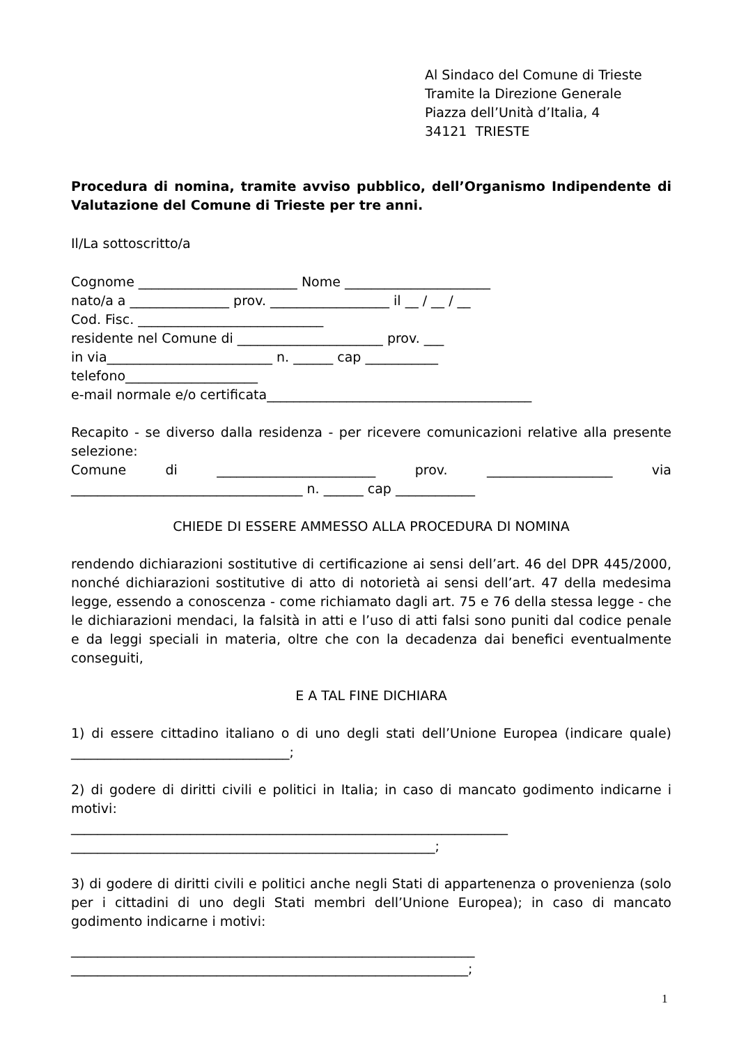Al Sindaco del Comune di Trieste
Tramite la Direzione Generale
Piazza dell’Unità d’Italia, 4
34121 TRIESTE
Procedura di nomina, tramite avviso pubblico, dell’Organismo Indipendente di Valutazione del Comune di Trieste per tre anni.
Il/La sottoscritto/a
Cognome ________________________ Nome ______________________
nato/a a _______________ prov. __________________ il __ / __ / __
Cod. Fisc. ____________________________
residente nel Comune di ______________________ prov. ___
in via_________________________ n. ______ cap ___________
telefono____________________
e-mail normale e/o certificata________________________________________
Recapito - se diverso dalla residenza - per ricevere comunicazioni relative alla presente selezione:
Comune di ________________________ prov. ___________________ via ___________________________________ n. ______ cap ____________
CHIEDE DI ESSERE AMMESSO ALLA PROCEDURA DI NOMINA
rendendo dichiarazioni sostitutive di certificazione ai sensi dell’art. 46 del DPR 445/2000, nonché dichiarazioni sostitutive di atto di notorietà ai sensi dell’art. 47 della medesima legge, essendo a conoscenza - come richiamato dagli art. 75 e 76 della stessa legge - che le dichiarazioni mendaci, la falsità in atti e l’uso di atti falsi sono puniti dal codice penale e da leggi speciali in materia, oltre che con la decadenza dai benefici eventualmente conseguiti,
E A TAL FINE DICHIARA
1) di essere cittadino italiano o di uno degli stati dell’Unione Europea (indicare quale) _________________________________;
2) di godere di diritti civili e politici in Italia; in caso di mancato godimento indicarne i motivi:
__________________________________________________________________
_______________________________________________________;
3) di godere di diritti civili e politici anche negli Stati di appartenenza o provenienza (solo per i cittadini di uno degli Stati membri dell’Unione Europea); in caso di mancato godimento indicarne i motivi:
_____________________________________________________________
____________________________________________________________;
1